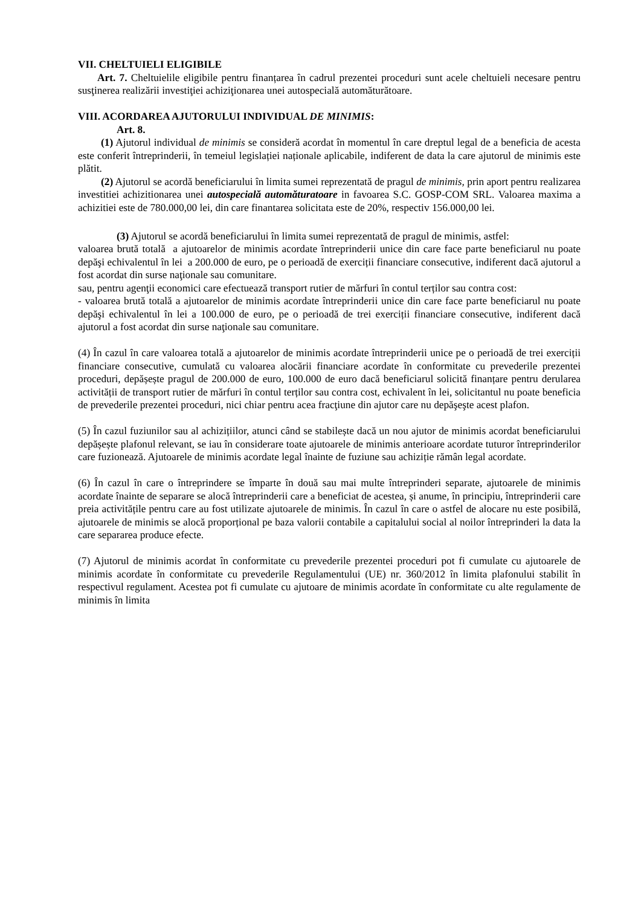VII. CHELTUIELI ELIGIBILE
Art. 7. Cheltuielile eligibile pentru finanțarea în cadrul prezentei proceduri sunt acele cheltuieli necesare pentru susţinerea realizării investiţiei achiziţionarea unei autospecială automăturătoare.
VIII. ACORDAREA AJUTORULUI INDIVIDUAL DE MINIMIS:
Art. 8.
(1) Ajutorul individual de minimis se consideră acordat în momentul în care dreptul legal de a beneficia de acesta este conferit întreprinderii, în temeiul legislației naționale aplicabile, indiferent de data la care ajutorul de minimis este plătit.
(2) Ajutorul se acordă beneficiarului în limita sumei reprezentată de pragul de minimis, prin aport pentru realizarea investitiei achizitionarea unei autospecială automăturatoare in favoarea S.C. GOSP-COM SRL. Valoarea maxima a achizitiei este de 780.000,00 lei, din care finantarea solicitata este de 20%, respectiv 156.000,00 lei.
(3) Ajutorul se acordă beneficiarului în limita sumei reprezentată de pragul de minimis, astfel:
valoarea brută totală a ajutoarelor de minimis acordate întreprinderii unice din care face parte beneficiarul nu poate depăşi echivalentul în lei a 200.000 de euro, pe o perioadă de exerciții financiare consecutive, indiferent dacă ajutorul a fost acordat din surse naţionale sau comunitare.
sau, pentru agenţii economici care efectuează transport rutier de mărfuri în contul terților sau contra cost:
- valoarea brută totală a ajutoarelor de minimis acordate întreprinderii unice din care face parte beneficiarul nu poate depăşi echivalentul în lei a 100.000 de euro, pe o perioadă de trei exerciții financiare consecutive, indiferent dacă ajutorul a fost acordat din surse naţionale sau comunitare.
(4) În cazul în care valoarea totală a ajutoarelor de minimis acordate întreprinderii unice pe o perioadă de trei exerciții financiare consecutive, cumulată cu valoarea alocării financiare acordate în conformitate cu prevederile prezentei proceduri, depășește pragul de 200.000 de euro, 100.000 de euro dacă beneficiarul solicită finanțare pentru derularea activității de transport rutier de mărfuri în contul terților sau contra cost, echivalent în lei, solicitantul nu poate beneficia de prevederile prezentei proceduri, nici chiar pentru acea fracţiune din ajutor care nu depăşeşte acest plafon.
(5) În cazul fuziunilor sau al achizițiilor, atunci când se stabilește dacă un nou ajutor de minimis acordat beneficiarului depășește plafonul relevant, se iau în considerare toate ajutoarele de minimis anterioare acordate tuturor întreprinderilor care fuzionează. Ajutoarele de minimis acordate legal înainte de fuziune sau achiziție rămân legal acordate.
(6) În cazul în care o întreprindere se împarte în două sau mai multe întreprinderi separate, ajutoarele de minimis acordate înainte de separare se alocă întreprinderii care a beneficiat de acestea, și anume, în principiu, întreprinderii care preia activitățile pentru care au fost utilizate ajutoarele de minimis. În cazul în care o astfel de alocare nu este posibilă, ajutoarele de minimis se alocă proporțional pe baza valorii contabile a capitalului social al noilor întreprinderi la data la care separarea produce efecte.
(7) Ajutorul de minimis acordat în conformitate cu prevederile prezentei proceduri pot fi cumulate cu ajutoarele de minimis acordate în conformitate cu prevederile Regulamentului (UE) nr. 360/2012 în limita plafonului stabilit în respectivul regulament. Acestea pot fi cumulate cu ajutoare de minimis acordate în conformitate cu alte regulamente de minimis în limita